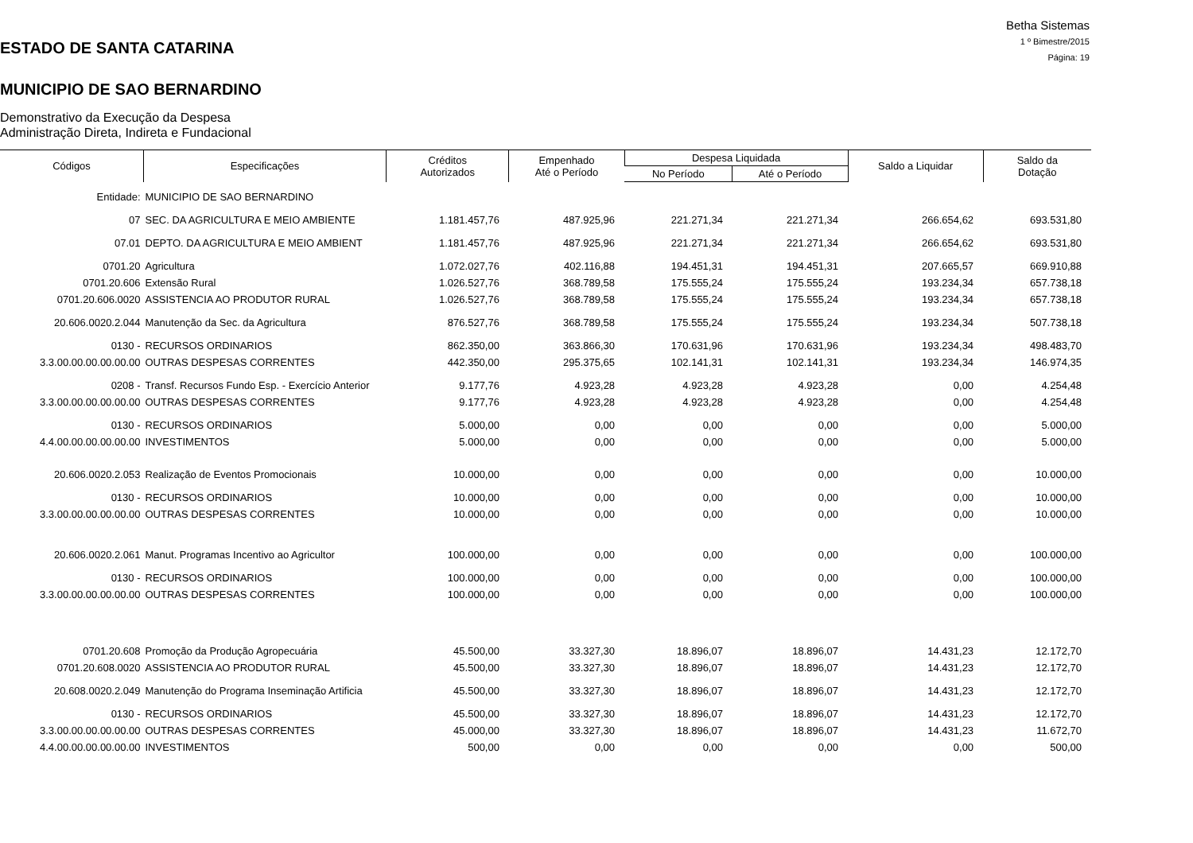ESTADO DE SANTA CATARINA
MUNICIPIO DE SAO BERNARDINO
Demonstrativo da Execução da Despesa
Administração Direta, Indireta e Fundacional
Betha Sistemas
1 º Bimestre/2015
Página: 19
| Códigos | Especificações | Créditos Autorizados | Empenhado Até o Período | Despesa Liquidada | | Saldo a Liquidar | Saldo da Dotação |
| --- | --- | --- | --- | --- | --- | --- | --- |
| | | | | No Período | Até o Período | | |
| Entidade: | MUNICIPIO DE SAO BERNARDINO | | | | | | |
| 07 | SEC. DA AGRICULTURA E MEIO AMBIENTE | 1.181.457,76 | 487.925,96 | 221.271,34 | 221.271,34 | 266.654,62 | 693.531,80 |
| 07.01 | DEPTO. DA AGRICULTURA E MEIO AMBIENT | 1.181.457,76 | 487.925,96 | 221.271,34 | 221.271,34 | 266.654,62 | 693.531,80 |
| 0701.20 | Agricultura | 1.072.027,76 | 402.116,88 | 194.451,31 | 194.451,31 | 207.665,57 | 669.910,88 |
| 0701.20.606 | Extensão Rural | 1.026.527,76 | 368.789,58 | 175.555,24 | 175.555,24 | 193.234,34 | 657.738,18 |
| 0701.20.606.0020 | ASSISTENCIA AO PRODUTOR RURAL | 1.026.527,76 | 368.789,58 | 175.555,24 | 175.555,24 | 193.234,34 | 657.738,18 |
| 20.606.0020.2.044 | Manutenção da Sec. da Agricultura | 876.527,76 | 368.789,58 | 175.555,24 | 175.555,24 | 193.234,34 | 507.738,18 |
| 0130 - | RECURSOS ORDINARIOS | 862.350,00 | 363.866,30 | 170.631,96 | 170.631,96 | 193.234,34 | 498.483,70 |
| 3.3.00.00.00.00.00.00 | OUTRAS DESPESAS CORRENTES | 442.350,00 | 295.375,65 | 102.141,31 | 102.141,31 | 193.234,34 | 146.974,35 |
| 0208 - | Transf. Recursos Fundo Esp. - Exercício Anterior | 9.177,76 | 4.923,28 | 4.923,28 | 4.923,28 | 0,00 | 4.254,48 |
| 3.3.00.00.00.00.00.00 | OUTRAS DESPESAS CORRENTES | 9.177,76 | 4.923,28 | 4.923,28 | 4.923,28 | 0,00 | 4.254,48 |
| 0130 - | RECURSOS ORDINARIOS | 5.000,00 | 0,00 | 0,00 | 0,00 | 0,00 | 5.000,00 |
| 4.4.00.00.00.00.00.00 | INVESTIMENTOS | 5.000,00 | 0,00 | 0,00 | 0,00 | 0,00 | 5.000,00 |
| 20.606.0020.2.053 | Realização de Eventos Promocionais | 10.000,00 | 0,00 | 0,00 | 0,00 | 0,00 | 10.000,00 |
| 0130 - | RECURSOS ORDINARIOS | 10.000,00 | 0,00 | 0,00 | 0,00 | 0,00 | 10.000,00 |
| 3.3.00.00.00.00.00.00 | OUTRAS DESPESAS CORRENTES | 10.000,00 | 0,00 | 0,00 | 0,00 | 0,00 | 10.000,00 |
| 20.606.0020.2.061 | Manut. Programas Incentivo ao Agricultor | 100.000,00 | 0,00 | 0,00 | 0,00 | 0,00 | 100.000,00 |
| 0130 - | RECURSOS ORDINARIOS | 100.000,00 | 0,00 | 0,00 | 0,00 | 0,00 | 100.000,00 |
| 3.3.00.00.00.00.00.00 | OUTRAS DESPESAS CORRENTES | 100.000,00 | 0,00 | 0,00 | 0,00 | 0,00 | 100.000,00 |
| 0701.20.608 | Promoção da Produção Agropecuária | 45.500,00 | 33.327,30 | 18.896,07 | 18.896,07 | 14.431,23 | 12.172,70 |
| 0701.20.608.0020 | ASSISTENCIA AO PRODUTOR RURAL | 45.500,00 | 33.327,30 | 18.896,07 | 18.896,07 | 14.431,23 | 12.172,70 |
| 20.608.0020.2.049 | Manutenção do Programa Inseminação Artificia | 45.500,00 | 33.327,30 | 18.896,07 | 18.896,07 | 14.431,23 | 12.172,70 |
| 0130 - | RECURSOS ORDINARIOS | 45.500,00 | 33.327,30 | 18.896,07 | 18.896,07 | 14.431,23 | 12.172,70 |
| 3.3.00.00.00.00.00.00 | OUTRAS DESPESAS CORRENTES | 45.000,00 | 33.327,30 | 18.896,07 | 18.896,07 | 14.431,23 | 11.672,70 |
| 4.4.00.00.00.00.00.00 | INVESTIMENTOS | 500,00 | 0,00 | 0,00 | 0,00 | 0,00 | 500,00 |